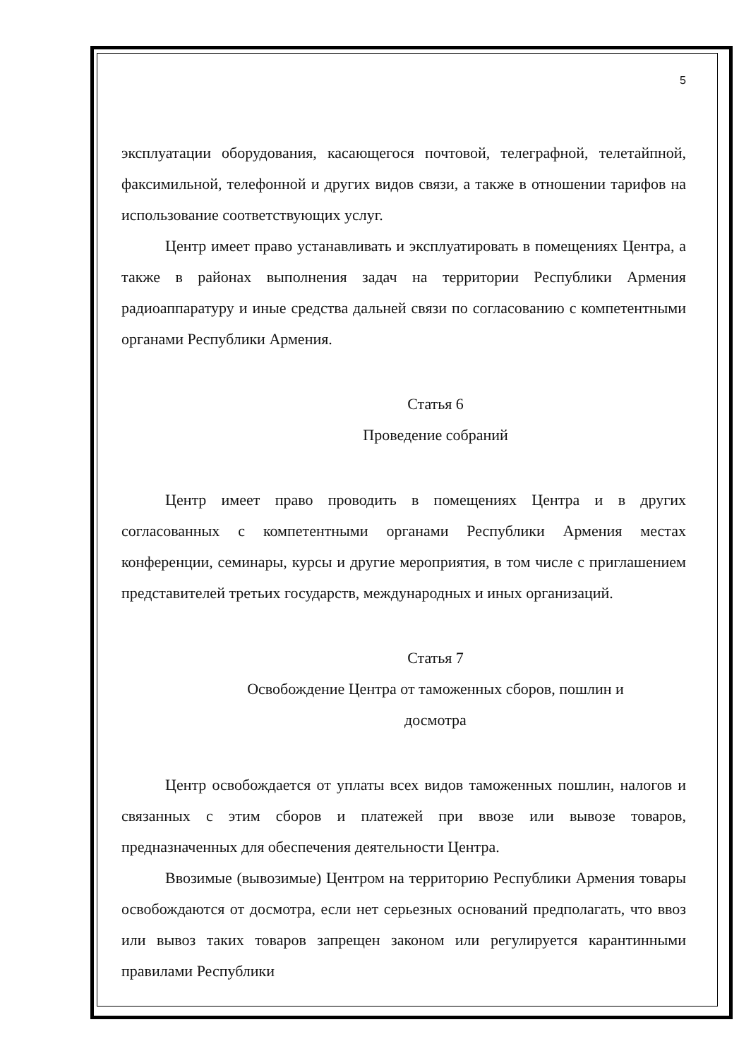5
эксплуатации оборудования, касающегося почтовой, телеграфной, телетайпной, факсимильной, телефонной и других видов связи, а также в отношении тарифов на использование соответствующих услуг.
Центр имеет право устанавливать и эксплуатировать в помещениях Центра, а также в районах выполнения задач на территории Республики Армения радиоаппаратуру и иные средства дальней связи по согласованию с компетентными органами Республики Армения.
Статья 6
Проведение собраний
Центр имеет право проводить в помещениях Центра и в других согласованных с компетентными органами Республики Армения местах конференции, семинары, курсы и другие мероприятия, в том числе с приглашением представителей третьих государств, международных и иных организаций.
Статья 7
Освобождение Центра от таможенных сборов, пошлин и
досмотра
Центр освобождается от уплаты всех видов таможенных пошлин, налогов и связанных с этим сборов и платежей при ввозе или вывозе товаров, предназначенных для обеспечения деятельности Центра.
Ввозимые (вывозимые) Центром на территорию Республики Армения товары освобождаются от досмотра, если нет серьезных оснований предполагать, что ввоз или вывоз таких товаров запрещен законом или регулируется карантинными правилами Республики